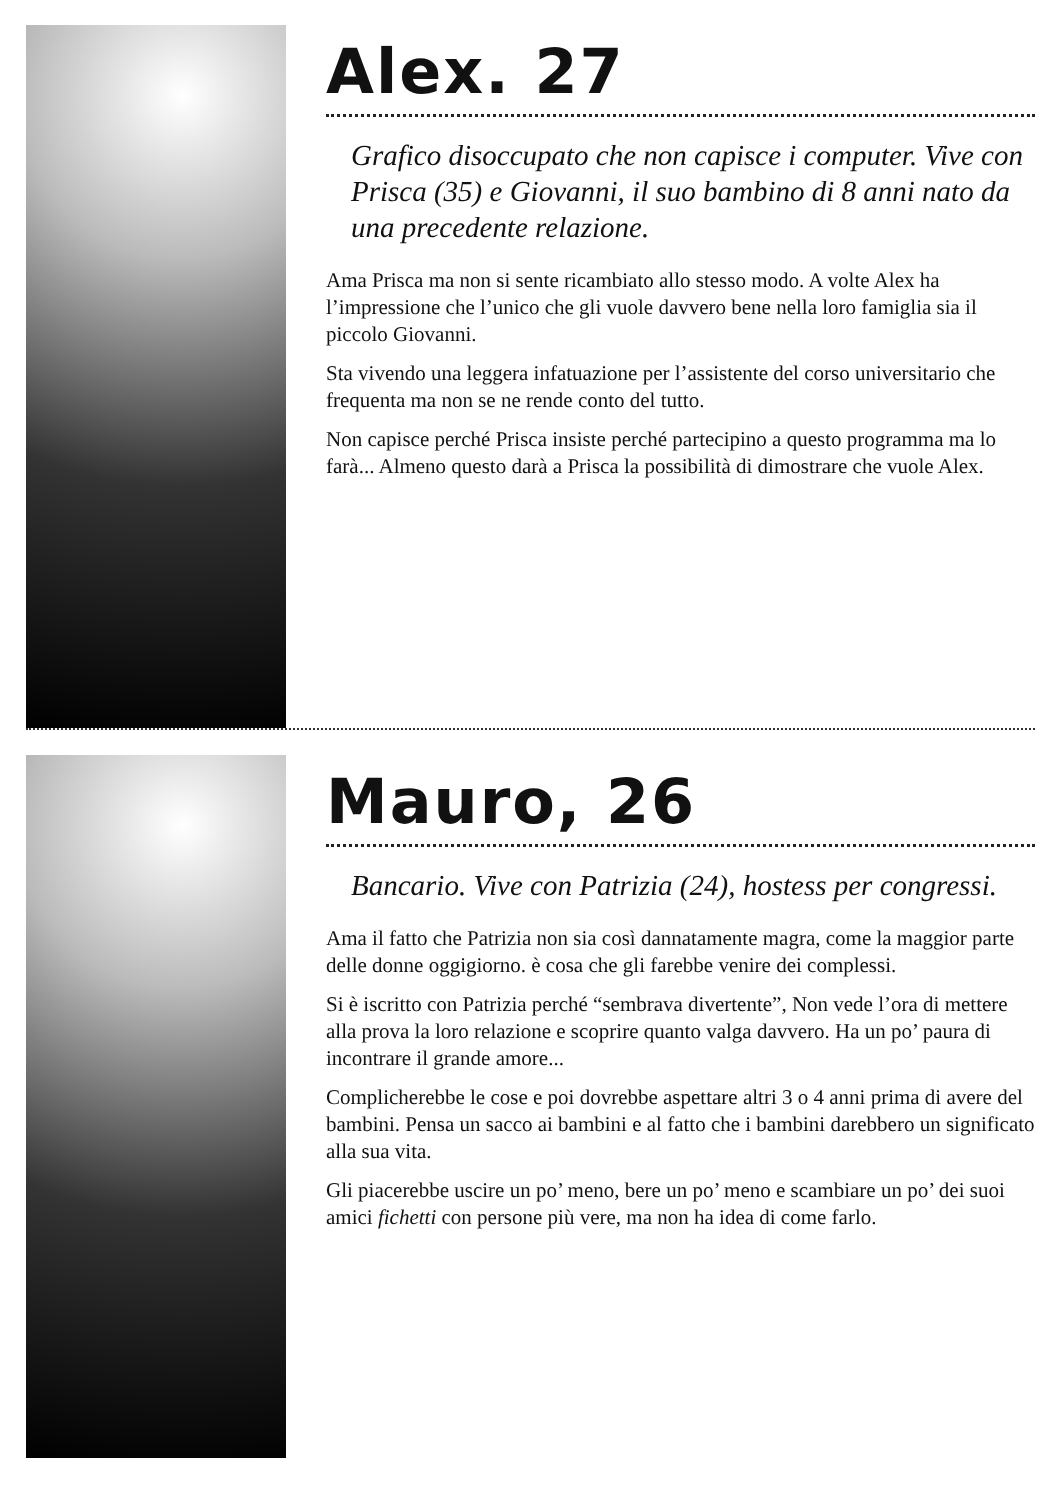Alex. 27
Grafico disoccupato che non capisce i computer. Vive con Prisca (35) e Giovanni, il suo bambino di 8 anni nato da una precedente relazione.
Ama Prisca ma non si sente ricambiato allo stesso modo. A volte Alex ha l’impressione che l’unico che gli vuole davvero bene nella loro famiglia sia il piccolo Giovanni.
Sta vivendo una leggera infatuazione per l’assistente del corso universitario che frequenta ma non se ne rende conto del tutto.
Non capisce perché Prisca insiste perché partecipino a questo programma ma lo farà... Almeno questo darà a Prisca la possibilità di dimostrare che vuole Alex.
Mauro, 26
Bancario. Vive con Patrizia (24), hostess per congressi.
Ama il fatto che Patrizia non sia così dannatamente magra, come la maggior parte delle donne oggigiorno. è cosa che gli farebbe venire dei complessi.
Si è iscritto con Patrizia perché “sembrava divertente”, Non vede l’ora di mettere alla prova la loro relazione e scoprire quanto valga davvero. Ha un po’ paura di incontrare il grande amore...
Complicherebbe le cose e poi dovrebbe aspettare altri 3 o 4 anni prima di avere del bambini. Pensa un sacco ai bambini e al fatto che i bambini darebbero un significato alla sua vita.
Gli piacerebbe uscire un po’ meno, bere un po’ meno e scambiare un po’ dei suoi amici fichetti con persone più vere, ma non ha idea di come farlo.